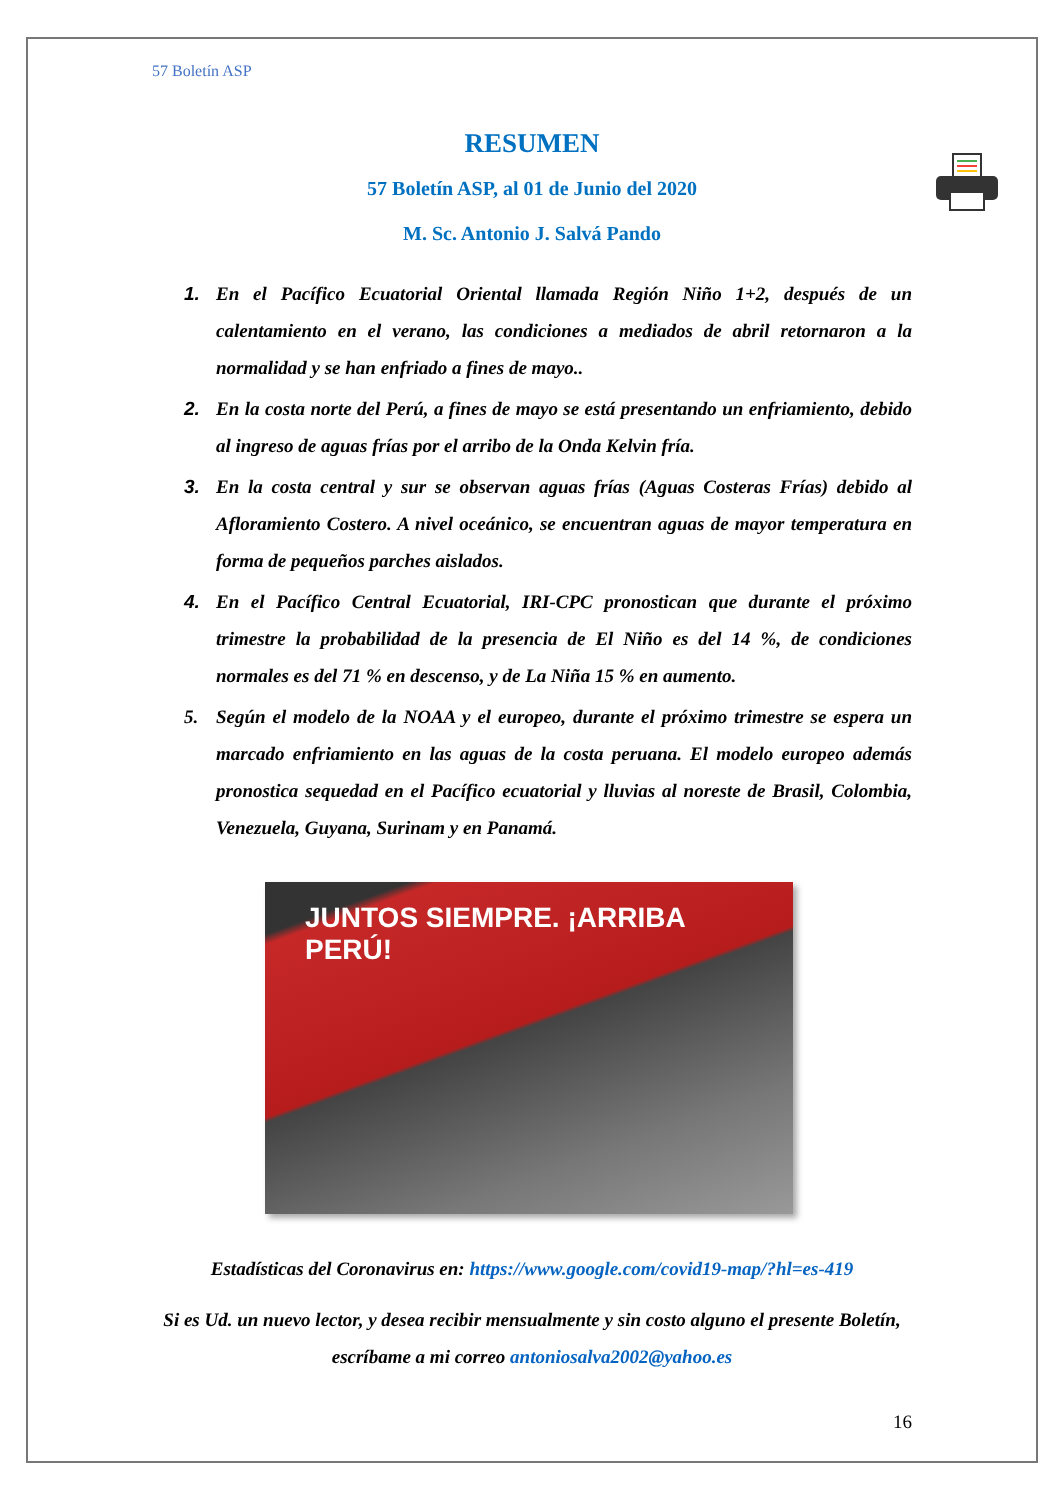57 Boletín ASP
RESUMEN
57 Boletín ASP, al 01 de Junio del 2020
M. Sc. Antonio J. Salvá Pando
1. En el Pacífico Ecuatorial Oriental llamada Región Niño 1+2, después de un calentamiento en el verano, las condiciones a mediados de abril retornaron a la normalidad y se han enfriado a fines de mayo..
2. En la costa norte del Perú, a fines de mayo se está presentando un enfriamiento, debido al ingreso de aguas frías por el arribo de la Onda Kelvin fría.
3. En la costa central y sur se observan aguas frías (Aguas Costeras Frías) debido al Afloramiento Costero. A nivel oceánico, se encuentran aguas de mayor temperatura en forma de pequeños parches aislados.
4. En el Pacífico Central Ecuatorial, IRI-CPC pronostican que durante el próximo trimestre la probabilidad de la presencia de El Niño es del 14 %, de condiciones normales es del 71 % en descenso, y de La Niña 15 % en aumento.
5. Según el modelo de la NOAA y el europeo, durante el próximo trimestre se espera un marcado enfriamiento en las aguas de la costa peruana. El modelo europeo además pronostica sequedad en el Pacífico ecuatorial y lluvias al noreste de Brasil, Colombia, Venezuela, Guyana, Surinam y en Panamá.
JUNTOS SIEMPRE. ¡ARRIBA PERÚ!
Estadísticas del Coronavirus en: https://www.google.com/covid19-map/?hl=es-419
Si es Ud. un nuevo lector, y desea recibir mensualmente y sin costo alguno el presente Boletín, escríbame a mi correo antoniosalva2002@yahoo.es
16